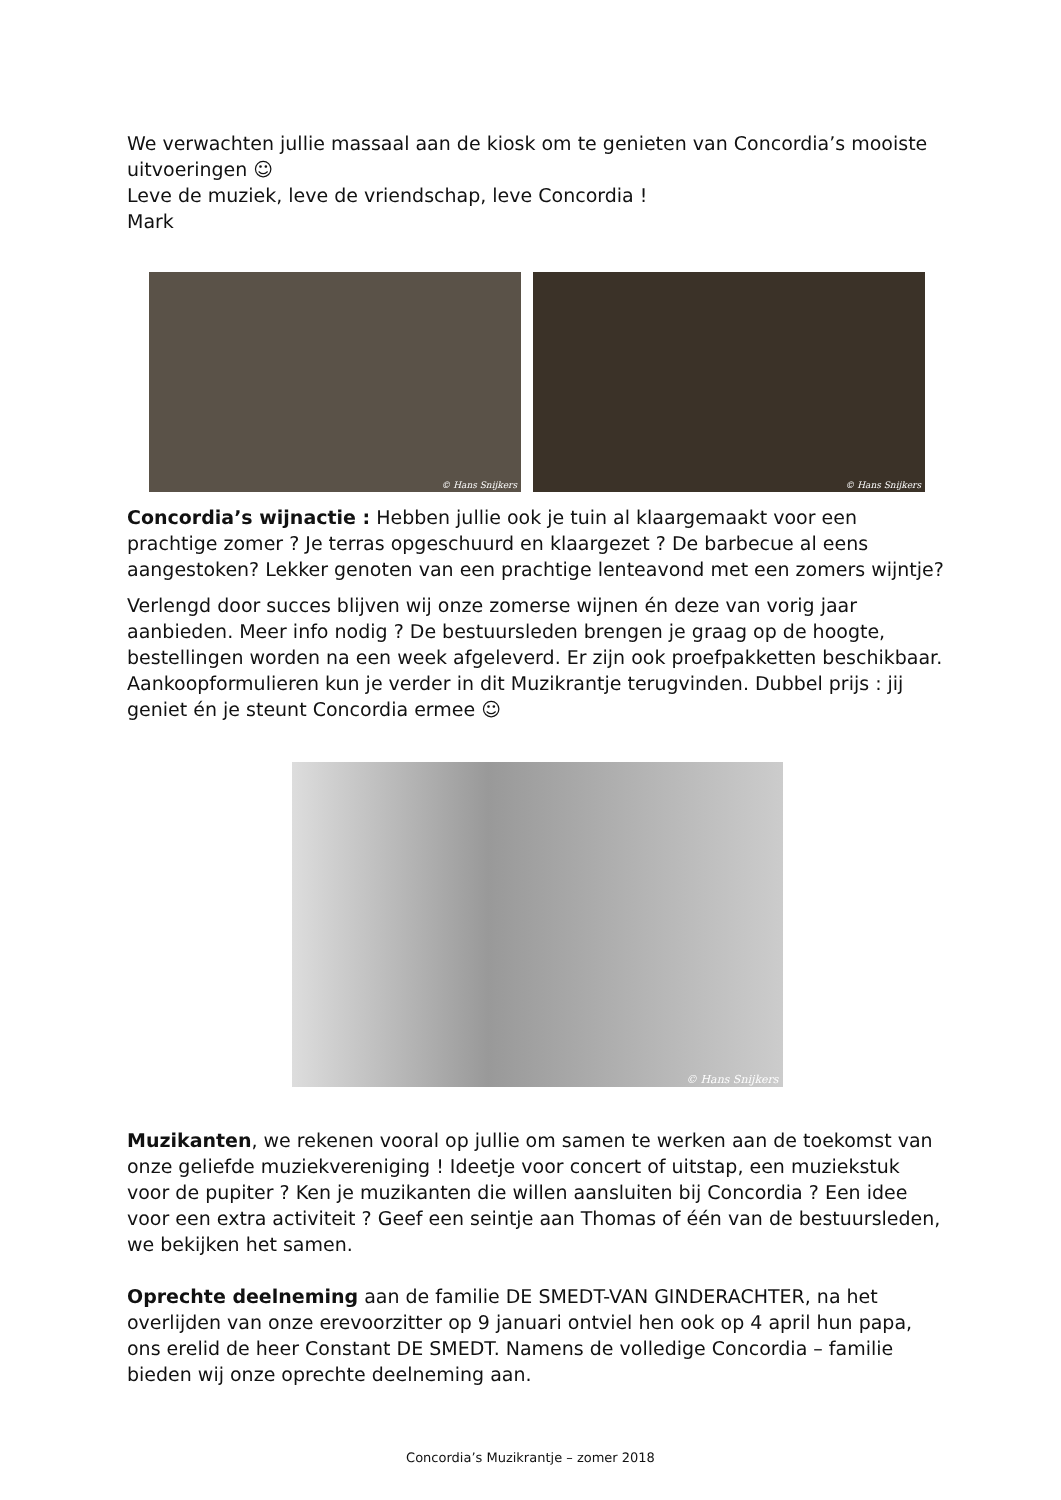We verwachten jullie massaal aan de kiosk om te genieten van Concordia’s mooiste uitvoeringen ☺
Leve de muziek, leve de vriendschap, leve Concordia !
Mark
© Hans Snijkers
© Hans Snijkers
Concordia’s wijnactie : Hebben jullie ook je tuin al klaargemaakt voor een prachtige zomer ? Je terras opgeschuurd en klaargezet ? De barbecue al eens aangestoken? Lekker genoten van een prachtige lenteavond met een zomers wijntje?
Verlengd door succes blijven wij onze zomerse wijnen én deze van vorig jaar aanbieden. Meer info nodig ? De bestuursleden brengen je graag op de hoogte, bestellingen worden na een week afgeleverd. Er zijn ook proefpakketten beschikbaar. Aankoopformulieren kun je verder in dit Muzikrantje terugvinden. Dubbel prijs : jij geniet én je steunt Concordia ermee ☺
© Hans Snijkers
Muzikanten, we rekenen vooral op jullie om samen te werken aan de toekomst van onze geliefde muziekvereniging ! Ideetje voor concert of uitstap, een muziekstuk voor de pupiter ? Ken je muzikanten die willen aansluiten bij Concordia ? Een idee voor een extra activiteit ? Geef een seintje aan Thomas of één van de bestuursleden, we bekijken het samen.
Oprechte deelneming aan de familie DE SMEDT-VAN GINDERACHTER, na het overlijden van onze erevoorzitter op 9 januari ontviel hen ook op 4 april hun papa, ons erelid de heer Constant DE SMEDT. Namens de volledige Concordia – familie bieden wij onze oprechte deelneming aan.
Concordia’s Muzikrantje – zomer 2018